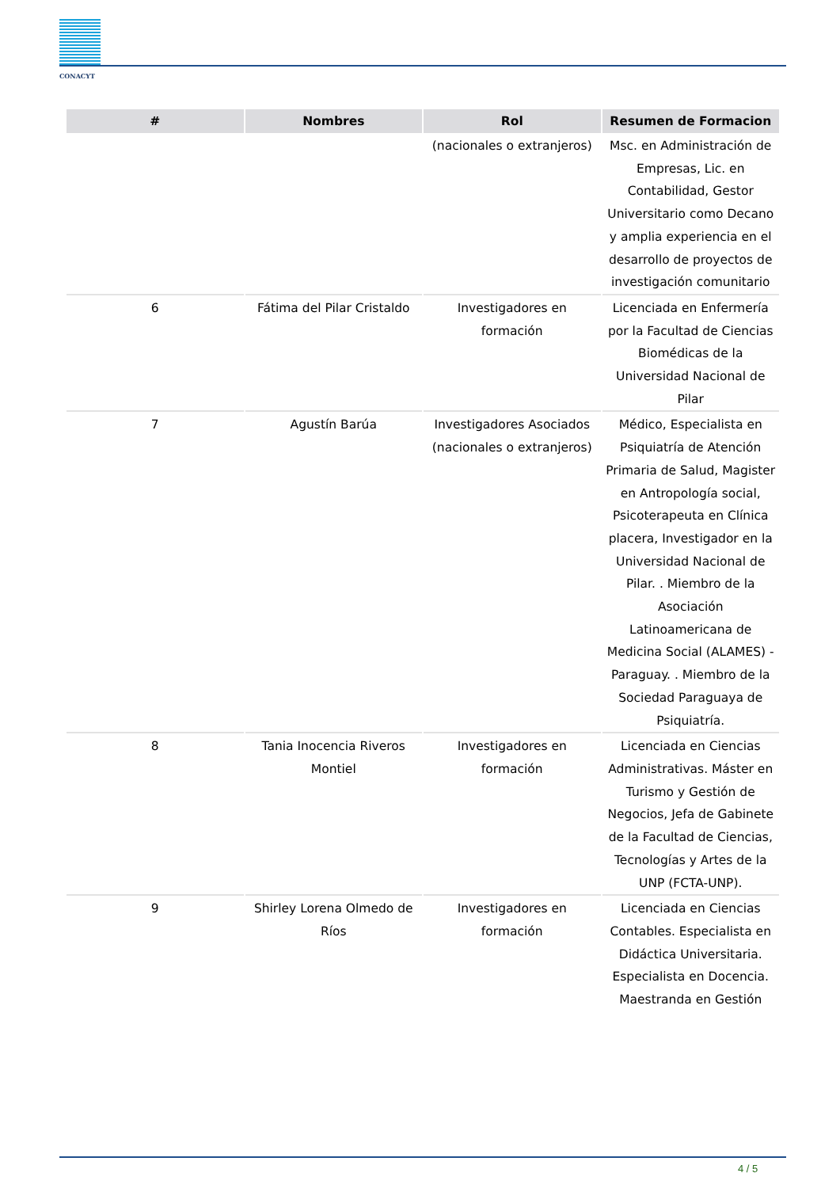CONACYT
| # | Nombres | Rol | Resumen de Formacion |
| --- | --- | --- | --- |
| | | (nacionales o extranjeros) | Msc. en Administración de Empresas, Lic. en Contabilidad, Gestor Universitario como Decano y amplia experiencia en el desarrollo de proyectos de investigación comunitario |
| 6 | Fátima del Pilar Cristaldo | Investigadores en formación | Licenciada en Enfermería por la Facultad de Ciencias Biomédicas de la Universidad Nacional de Pilar |
| 7 | Agustín Barúa | Investigadores Asociados (nacionales o extranjeros) | Médico, Especialista en Psiquiatría de Atención Primaria de Salud, Magister en Antropología social, Psicoterapeuta en Clínica placera, Investigador en la Universidad Nacional de Pilar. . Miembro de la Asociación Latinoamericana de Medicina Social (ALAMES) - Paraguay. . Miembro de la Sociedad Paraguaya de Psiquiatría. |
| 8 | Tania Inocencia Riveros Montiel | Investigadores en formación | Licenciada en Ciencias Administrativas. Máster en Turismo y Gestión de Negocios, Jefa de Gabinete de la Facultad de Ciencias, Tecnologías y Artes de la UNP (FCTA-UNP). |
| 9 | Shirley Lorena Olmedo de Ríos | Investigadores en formación | Licenciada en Ciencias Contables. Especialista en Didáctica Universitaria. Especialista en Docencia. Maestranda en Gestión |
4 / 5